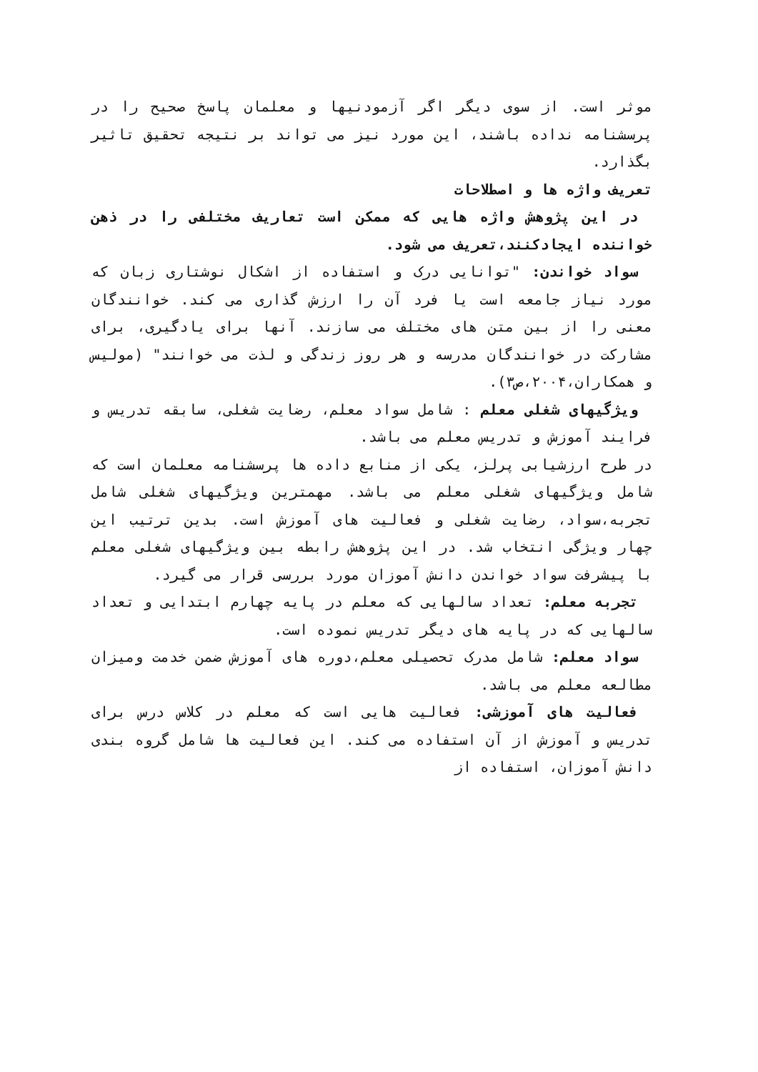موثر است. از سوی دیگر اگر آزمودنیها و معلمان پاسخ صحیح را در پرسشنامه نداده باشند، این مورد نیز می تواند بر نتیجه تحقیق تاثیر بگذارد.
تعریف واژه ها و اصطلاحات
در این پژوهش واژه هایی که ممکن است تعاریف مختلفی را در ذهن خواننده ایجادکنند،تعریف می شود.
سواد خواندن: "توانایی درک و استفاده از اشکال نوشتاری زبان که مورد نیاز جامعه است یا فرد آن را ارزش گذاری می کند. خوانندگان معنی را از بین متن های مختلف می سازند. آنها برای یادگیری، برای مشارکت در خوانندگان مدرسه و هر روز زندگی و لذت می خوانند" (مولیس و همکاران،۲۰۰۴،ص۳).
ویژگیهای شغلی معلم : شامل سواد معلم، رضایت شغلی، سابقه تدریس و فرایند آموزش و تدریس معلم می باشد.
در طرح ارزشیابی پرلز، یکی از منابع داده ها پرسشنامه معلمان است که شامل ویژگیهای شغلی معلم می باشد. مهمترین ویژگیهای شغلی شامل تجربه،سواد، رضایت شغلی و فعالیت های آموزش است. بدین ترتیب این چهار ویژگی انتخاب شد. در این پژوهش رابطه بین ویژگیهای شغلی معلم با پیشرفت سواد خواندن دانش آموزان مورد بررسی قرار می گیرد.
تجربه معلم: تعداد سالهایی که معلم در پایه چهارم ابتدایی و تعداد سالهایی که در پایه های دیگر تدریس نموده است.
سواد معلم: شامل مدرک تحصیلی معلم،دوره های آموزش ضمن خدمت ومیزان مطالعه معلم می باشد.
فعالیت های آموزشی: فعالیت هایی است که معلم در کلاس درس برای تدریس و آموزش از آن استفاده می کند. این فعالیت ها شامل گروه بندی دانش آموزان، استفاده از